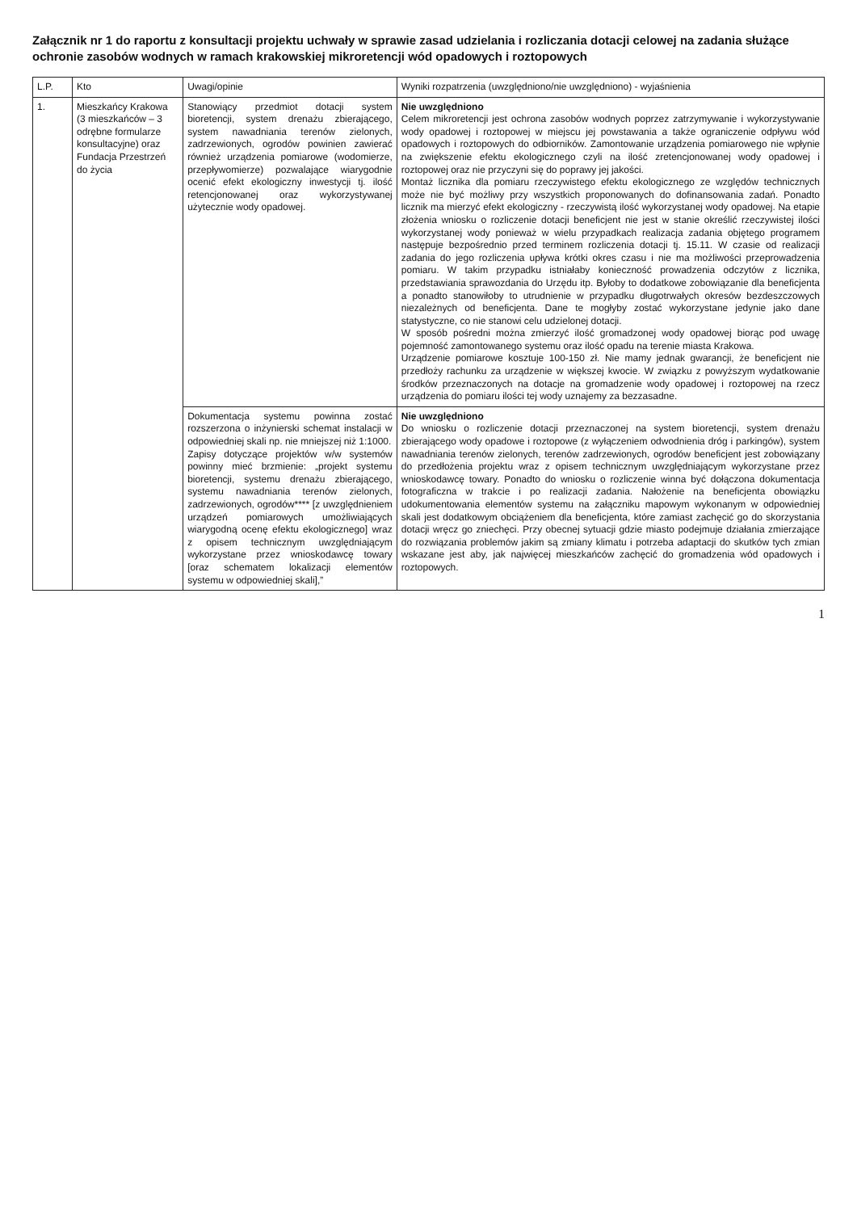Załącznik nr 1 do raportu z konsultacji projektu uchwały w sprawie zasad udzielania i rozliczania dotacji celowej na zadania służące ochronie zasobów wodnych w ramach krakowskiej mikroretencji wód opadowych i roztopowych
| L.P. | Kto | Uwagi/opinie | Wyniki rozpatrzenia (uwzględniono/nie uwzględniono) - wyjaśnienia |
| --- | --- | --- | --- |
| 1. | Mieszkańcy Krakowa (3 mieszkańców – 3 odrębne formularze konsultacyjne) oraz Fundacja Przestrzeń do życia | Stanowiący przedmiot dotacji system bioretencji, system drenażu zbierającego, system nawadniania terenów zielonych, zadrzewionych, ogrodów powinien zawierać również urządzenia pomiarowe (wodomierze, przepływomierze) pozwalające wiarygodnie ocenić efekt ekologiczny inwestycji tj. ilość retencjonowanej oraz wykorzystywanej użytecznie wody opadowej. | Nie uwzględniono Celem mikroretencji jest ochrona zasobów wodnych poprzez zatrzymywanie i wykorzystywanie wody opadowej i roztopowej w miejscu jej powstawania a także ograniczenie odpływu wód opadowych i roztopowych do odbiorników. Zamontowanie urządzenia pomiarowego nie wpłynie na zwiększenie efektu ekologicznego czyli na ilość zretencjonowanej wody opadowej i roztopowej oraz nie przyczyni się do poprawy jej jakości. Montaż licznika dla pomiaru rzeczywistego efektu ekologicznego ze względów technicznych może nie być możliwy przy wszystkich proponowanych do dofinansowania zadań. Ponadto licznik ma mierzyć efekt ekologiczny - rzeczywistą ilość wykorzystanej wody opadowej. Na etapie złożenia wniosku o rozliczenie dotacji beneficjent nie jest w stanie określić rzeczywistej ilości wykorzystanej wody ponieważ w wielu przypadkach realizacja zadania objętego programem następuje bezpośrednio przed terminem rozliczenia dotacji tj. 15.11. W czasie od realizacji zadania do jego rozliczenia upływa krótki okres czasu i nie ma możliwości przeprowadzenia pomiaru. W takim przypadku istniałaby konieczność prowadzenia odczytów z licznika, przedstawiania sprawozdania do Urzędu itp. Byłoby to dodatkowe zobowiązanie dla beneficjenta a ponadto stanowiłoby to utrudnienie w przypadku długotrwałych okresów bezdeszczowych niezależnych od beneficjenta. Dane te mogłyby zostać wykorzystane jedynie jako dane statystyczne, co nie stanowi celu udzielonej dotacji. W sposób pośredni można zmierzyć ilość gromadzonej wody opadowej biorąc pod uwagę pojemność zamontowanego systemu oraz ilość opadu na terenie miasta Krakowa. Urządzenie pomiarowe kosztuje 100-150 zł. Nie mamy jednak gwarancji, że beneficjent nie przedłoży rachunku za urządzenie w większej kwocie. W związku z powyższym wydatkowanie środków przeznaczonych na dotacje na gromadzenie wody opadowej i roztopowej na rzecz urządzenia do pomiaru ilości tej wody uznajemy za bezzasadne. |
| | | Dokumentacja systemu powinna zostać rozszerzona o inżynierski schemat instalacji w odpowiedniej skali np. nie mniejszej niż 1:1000. Zapisy dotyczące projektów w/w systemów powinny mieć brzmienie: „projekt systemu bioretencji, systemu drenażu zbierającego, systemu nawadniania terenów zielonych, zadrzewionych, ogrodów**** [z uwzględnieniem urządzeń pomiarowych umożliwiających wiarygodną ocenę efektu ekologicznego] wraz z opisem technicznym uwzględniającym wykorzystane przez wnioskodawcę towary [oraz schematem lokalizacji elementów systemu w odpowiedniej skali],” | Nie uwzględniono Do wniosku o rozliczenie dotacji przeznaczonej na system bioretencji, system drenażu zbierającego wody opadowe i roztopowe (z wyłączeniem odwodnienia dróg i parkingów), system nawadniania terenów zielonych, terenów zadrzewionych, ogrodów beneficjent jest zobowiązany do przedłożenia projektu wraz z opisem technicznym uwzględniającym wykorzystane przez wnioskodawcę towary. Ponadto do wniosku o rozliczenie winna być dołączona dokumentacja fotograficzna w trakcie i po realizacji zadania. Nałożenie na beneficjenta obowiązku udokumentowania elementów systemu na załączniku mapowym wykonanym w odpowiedniej skali jest dodatkowym obciążeniem dla beneficjenta, które zamiast zachęcić go do skorzystania dotacji wręcz go zniechęci. Przy obecnej sytuacji gdzie miasto podejmuje działania zmierzające do rozwiązania problemów jakim są zmiany klimatu i potrzeba adaptacji do skutków tych zmian wskazane jest aby, jak najwięcej mieszkańców zachęcić do gromadzenia wód opadowych i roztopowych. |
1